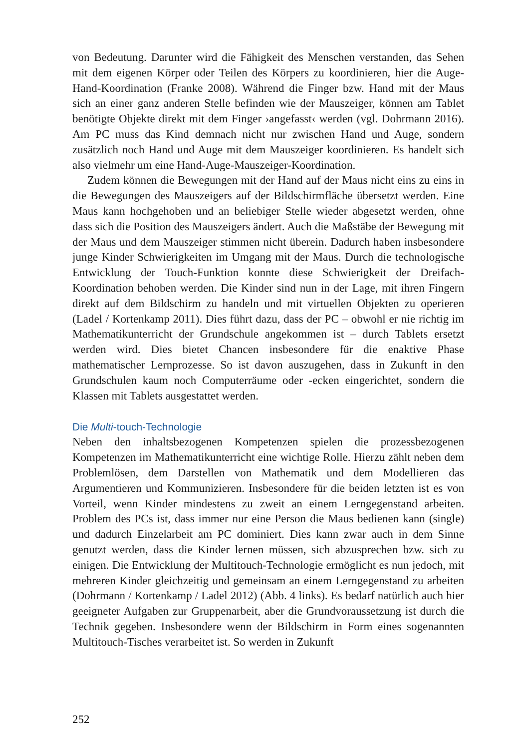von Bedeutung. Darunter wird die Fähigkeit des Menschen verstanden, das Sehen mit dem eigenen Körper oder Teilen des Körpers zu koordinieren, hier die Auge-Hand-Koordination (Franke 2008). Während die Finger bzw. Hand mit der Maus sich an einer ganz anderen Stelle befinden wie der Mauszeiger, können am Tablet benötigte Objekte direkt mit dem Finger ›angefasst‹ werden (vgl. Dohrmann 2016). Am PC muss das Kind demnach nicht nur zwischen Hand und Auge, sondern zusätzlich noch Hand und Auge mit dem Mauszeiger koordinieren. Es handelt sich also vielmehr um eine Hand-Auge-Mauszeiger-Koordination.
Zudem können die Bewegungen mit der Hand auf der Maus nicht eins zu eins in die Bewegungen des Mauszeigers auf der Bildschirmfläche übersetzt werden. Eine Maus kann hochgehoben und an beliebiger Stelle wieder abgesetzt werden, ohne dass sich die Position des Mauszeigers ändert. Auch die Maßstäbe der Bewegung mit der Maus und dem Mauszeiger stimmen nicht überein. Dadurch haben insbesondere junge Kinder Schwierigkeiten im Umgang mit der Maus. Durch die technologische Entwicklung der Touch-Funktion konnte diese Schwierigkeit der Dreifach-Koordination behoben werden. Die Kinder sind nun in der Lage, mit ihren Fingern direkt auf dem Bildschirm zu handeln und mit virtuellen Objekten zu operieren (Ladel / Kortenkamp 2011). Dies führt dazu, dass der PC – obwohl er nie richtig im Mathematikunterricht der Grundschule angekommen ist – durch Tablets ersetzt werden wird. Dies bietet Chancen insbesondere für die enaktive Phase mathematischer Lernprozesse. So ist davon auszugehen, dass in Zukunft in den Grundschulen kaum noch Computerräume oder -ecken eingerichtet, sondern die Klassen mit Tablets ausgestattet werden.
Die Multi-touch-Technologie
Neben den inhaltsbezogenen Kompetenzen spielen die prozessbezogenen Kompetenzen im Mathematikunterricht eine wichtige Rolle. Hierzu zählt neben dem Problemlösen, dem Darstellen von Mathematik und dem Modellieren das Argumentieren und Kommunizieren. Insbesondere für die beiden letzten ist es von Vorteil, wenn Kinder mindestens zu zweit an einem Lerngegenstand arbeiten. Problem des PCs ist, dass immer nur eine Person die Maus bedienen kann (single) und dadurch Einzelarbeit am PC dominiert. Dies kann zwar auch in dem Sinne genutzt werden, dass die Kinder lernen müssen, sich abzusprechen bzw. sich zu einigen. Die Entwicklung der Multitouch-Technologie ermöglicht es nun jedoch, mit mehreren Kinder gleichzeitig und gemeinsam an einem Lerngegenstand zu arbeiten (Dohrmann / Kortenkamp / Ladel 2012) (Abb. 4 links). Es bedarf natürlich auch hier geeigneter Aufgaben zur Gruppenarbeit, aber die Grundvoraussetzung ist durch die Technik gegeben. Insbesondere wenn der Bildschirm in Form eines sogenannten Multitouch-Tisches verarbeitet ist. So werden in Zukunft
252